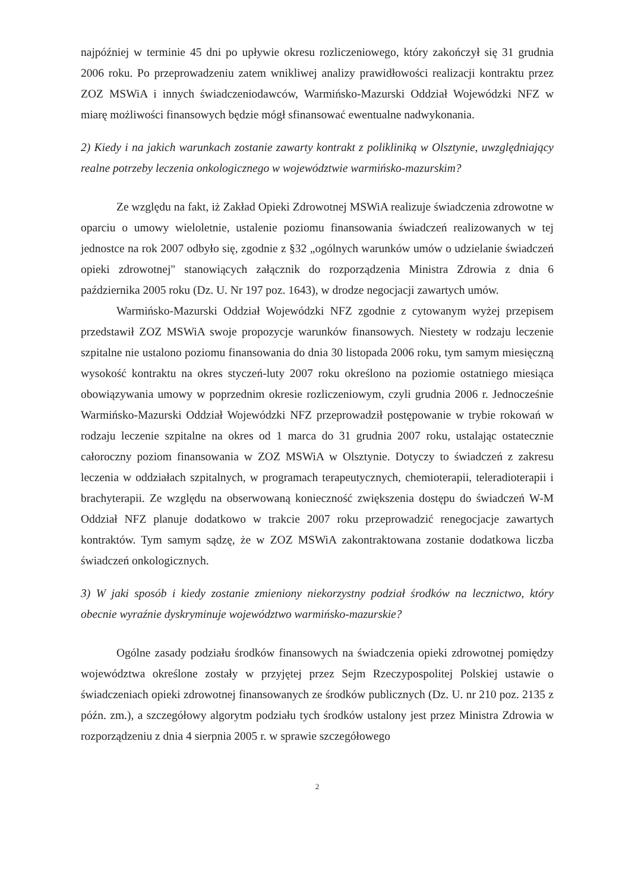najpóźniej w terminie 45 dni po upływie okresu rozliczeniowego, który zakończył się 31 grudnia 2006 roku. Po przeprowadzeniu zatem wnikliwej analizy prawidłowości realizacji kontraktu przez ZOZ MSWiA i innych świadczeniodawców, Warmińsko-Mazurski Oddział Wojewódzki NFZ w miarę możliwości finansowych będzie mógł sfinansować ewentualne nadwykonania.
2) Kiedy i na jakich warunkach zostanie zawarty kontrakt z polikliniką w Olsztynie, uwzględniający realne potrzeby leczenia onkologicznego w województwie warmińsko-mazurskim?
Ze względu na fakt, iż Zakład Opieki Zdrowotnej MSWiA realizuje świadczenia zdrowotne w oparciu o umowy wieloletnie, ustalenie poziomu finansowania świadczeń realizowanych w tej jednostce na rok 2007 odbyło się, zgodnie z §32 „ogólnych warunków umów o udzielanie świadczeń opieki zdrowotnej" stanowiących załącznik do rozporządzenia Ministra Zdrowia z dnia 6 października 2005 roku (Dz. U. Nr 197 poz. 1643), w drodze negocjacji zawartych umów.
Warmińsko-Mazurski Oddział Wojewódzki NFZ zgodnie z cytowanym wyżej przepisem przedstawił ZOZ MSWiA swoje propozycje warunków finansowych. Niestety w rodzaju leczenie szpitalne nie ustalono poziomu finansowania do dnia 30 listopada 2006 roku, tym samym miesięczną wysokość kontraktu na okres styczeń-luty 2007 roku określono na poziomie ostatniego miesiąca obowiązywania umowy w poprzednim okresie rozliczeniowym, czyli grudnia 2006 r. Jednocześnie Warmińsko-Mazurski Oddział Wojewódzki NFZ przeprowadził postępowanie w trybie rokowań w rodzaju leczenie szpitalne na okres od 1 marca do 31 grudnia 2007 roku, ustalając ostatecznie całoroczny poziom finansowania w ZOZ MSWiA w Olsztynie. Dotyczy to świadczeń z zakresu leczenia w oddziałach szpitalnych, w programach terapeutycznych, chemioterapii, teleradioterapii i brachyterapii. Ze względu na obserwowaną konieczność zwiększenia dostępu do świadczeń W-M Oddział NFZ planuje dodatkowo w trakcie 2007 roku przeprowadzić renegocjacje zawartych kontraktów. Tym samym sądzę, że w ZOZ MSWiA zakontraktowana zostanie dodatkowa liczba świadczeń onkologicznych.
3) W jaki sposób i kiedy zostanie zmieniony niekorzystny podział środków na lecznictwo, który obecnie wyraźnie dyskryminuje województwo warmińsko-mazurskie?
Ogólne zasady podziału środków finansowych na świadczenia opieki zdrowotnej pomiędzy województwa określone zostały w przyjętej przez Sejm Rzeczypospolitej Polskiej ustawie o świadczeniach opieki zdrowotnej finansowanych ze środków publicznych (Dz. U. nr 210 poz. 2135 z późn. zm.), a szczegółowy algorytm podziału tych środków ustalony jest przez Ministra Zdrowia w rozporządzeniu z dnia 4 sierpnia 2005 r. w sprawie szczegółowego
2